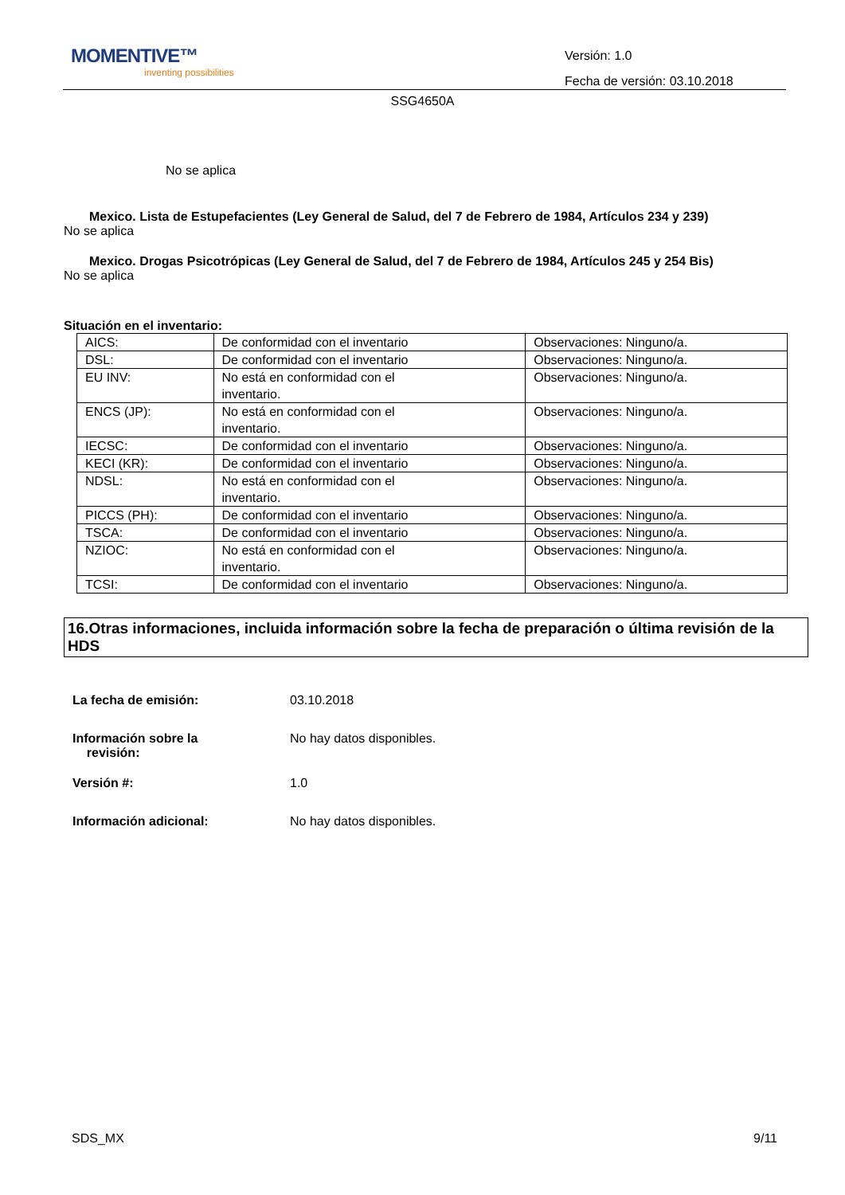MOMENTIVE™
inventing possibilities
Versión: 1.0
Fecha de versión: 03.10.2018
SSG4650A
No se aplica
Mexico. Lista de Estupefacientes (Ley General de Salud, del 7 de Febrero de 1984, Artículos 234 y 239)
No se aplica
Mexico. Drogas Psicotrópicas (Ley General de Salud, del 7 de Febrero de 1984, Artículos 245 y 254 Bis)
No se aplica
Situación en el inventario:
| AICS: | De conformidad con el inventario | Observaciones: Ninguno/a. |
| DSL: | De conformidad con el inventario | Observaciones: Ninguno/a. |
| EU INV: | No está en conformidad con el inventario. | Observaciones: Ninguno/a. |
| ENCS (JP): | No está en conformidad con el inventario. | Observaciones: Ninguno/a. |
| IECSC: | De conformidad con el inventario | Observaciones: Ninguno/a. |
| KECI (KR): | De conformidad con el inventario | Observaciones: Ninguno/a. |
| NDSL: | No está en conformidad con el inventario. | Observaciones: Ninguno/a. |
| PICCS (PH): | De conformidad con el inventario | Observaciones: Ninguno/a. |
| TSCA: | De conformidad con el inventario | Observaciones: Ninguno/a. |
| NZIOC: | No está en conformidad con el inventario. | Observaciones: Ninguno/a. |
| TCSI: | De conformidad con el inventario | Observaciones: Ninguno/a. |
16.Otras informaciones, incluida información sobre la fecha de preparación o última revisión de la HDS
La fecha de emisión: 03.10.2018
Información sobre la
revisión:
No hay datos disponibles.
Versión #: 1.0
Información adicional: No hay datos disponibles.
SDS_MX 9/11